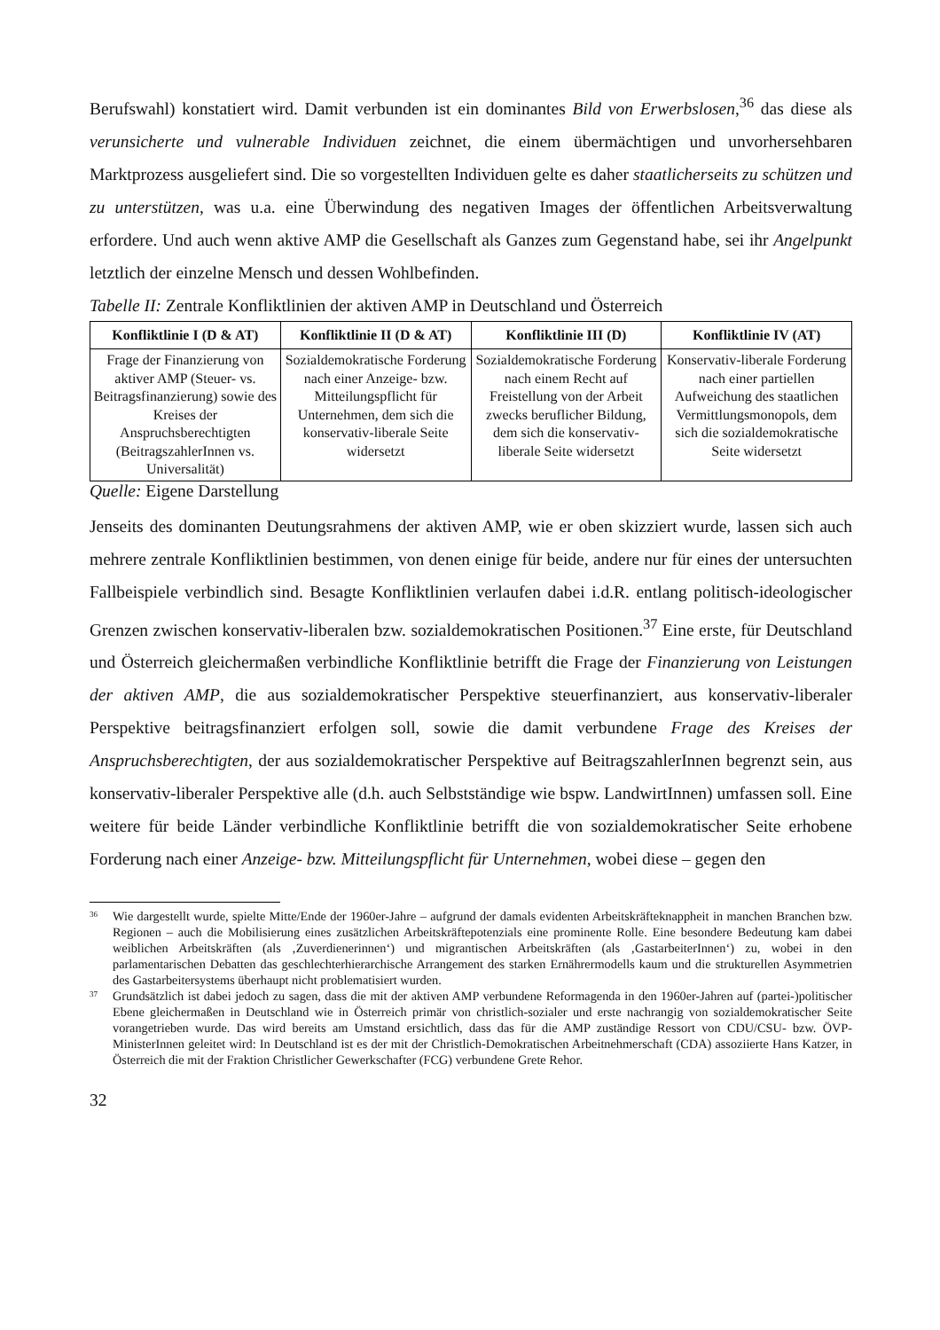Berufswahl) konstatiert wird. Damit verbunden ist ein dominantes Bild von Erwerbslosen,<sup>36</sup> das diese als verunsicherte und vulnerable Individuen zeichnet, die einem übermächtigen und unvorhersehbaren Marktprozess ausgeliefert sind. Die so vorgestellten Individuen gelte es daher staatlicherseits zu schützen und zu unterstützen, was u.a. eine Überwindung des negativen Images der öffentlichen Arbeitsverwaltung erfordere. Und auch wenn aktive AMP die Gesellschaft als Ganzes zum Gegenstand habe, sei ihr Angelpunkt letztlich der einzelne Mensch und dessen Wohlbefinden.
Tabelle II: Zentrale Konfliktlinien der aktiven AMP in Deutschland und Österreich
| Konfliktlinie I (D & AT) | Konfliktlinie II (D & AT) | Konfliktlinie III (D) | Konfliktlinie IV (AT) |
| --- | --- | --- | --- |
| Frage der Finanzierung von aktiver AMP (Steuer- vs. Beitragsfinanzierung) sowie des Kreises der Anspruchsberechtigten (BeitragszahlerInnen vs. Universalität) | Sozialdemokratische Forderung nach einer Anzeige- bzw. Mitteilungspflicht für Unternehmen, dem sich die konservativ-liberale Seite widersetzt | Sozialdemokratische Forderung nach einem Recht auf Freistellung von der Arbeit zwecks beruflicher Bildung, dem sich die konservativ-liberale Seite widersetzt | Konservativ-liberale Forderung nach einer partiellen Aufweichung des staatlichen Vermittlungsmonopols, dem sich die sozialdemokratische Seite widersetzt |
Quelle: Eigene Darstellung
Jenseits des dominanten Deutungsrahmens der aktiven AMP, wie er oben skizziert wurde, lassen sich auch mehrere zentrale Konfliktlinien bestimmen, von denen einige für beide, andere nur für eines der untersuchten Fallbeispiele verbindlich sind. Besagte Konfliktlinien verlaufen dabei i.d.R. entlang politisch-ideologischer Grenzen zwischen konservativ-liberalen bzw. sozialdemokratischen Positionen.<sup>37</sup> Eine erste, für Deutschland und Österreich gleichermaßen verbindliche Konfliktlinie betrifft die Frage der Finanzierung von Leistungen der aktiven AMP, die aus sozialdemokratischer Perspektive steuerfinanziert, aus konservativ-liberaler Perspektive beitragsfinanziert erfolgen soll, sowie die damit verbundene Frage des Kreises der Anspruchsberechtigten, der aus sozialdemokratischer Perspektive auf BeitragszahlerInnen begrenzt sein, aus konservativ-liberaler Perspektive alle (d.h. auch Selbstständige wie bspw. LandwirtInnen) umfassen soll. Eine weitere für beide Länder verbindliche Konfliktlinie betrifft die von sozialdemokratischer Seite erhobene Forderung nach einer Anzeige- bzw. Mitteilungspflicht für Unternehmen, wobei diese – gegen den
<sup>36</sup> Wie dargestellt wurde, spielte Mitte/Ende der 1960er-Jahre – aufgrund der damals evidenten Arbeitskräfteknappheit in manchen Branchen bzw. Regionen – auch die Mobilisierung eines zusätzlichen Arbeitskräftepotenzials eine prominente Rolle. Eine besondere Bedeutung kam dabei weiblichen Arbeitskräften (als ‚Zuverdienerinnen‘) und migrantischen Arbeitskräften (als ‚GastarbeiterInnen‘) zu, wobei in den parlamentarischen Debatten das geschlechterhierarchische Arrangement des starken Ernährermodells kaum und die strukturellen Asymmetrien des Gastarbeitersystems überhaupt nicht problematisiert wurden.
<sup>37</sup> Grundsätzlich ist dabei jedoch zu sagen, dass die mit der aktiven AMP verbundene Reformagenda in den 1960er-Jahren auf (partei-)politischer Ebene gleichermaßen in Deutschland wie in Österreich primär von christlich-sozialer und erste nachrangig von sozialdemokratischer Seite vorangetrieben wurde. Das wird bereits am Umstand ersichtlich, dass das für die AMP zuständige Ressort von CDU/CSU- bzw. ÖVP-MinisterInnen geleitet wird: In Deutschland ist es der mit der Christlich-Demokratischen Arbeitnehmerschaft (CDA) assoziierte Hans Katzer, in Österreich die mit der Fraktion Christlicher Gewerkschafter (FCG) verbundene Grete Rehor.
32